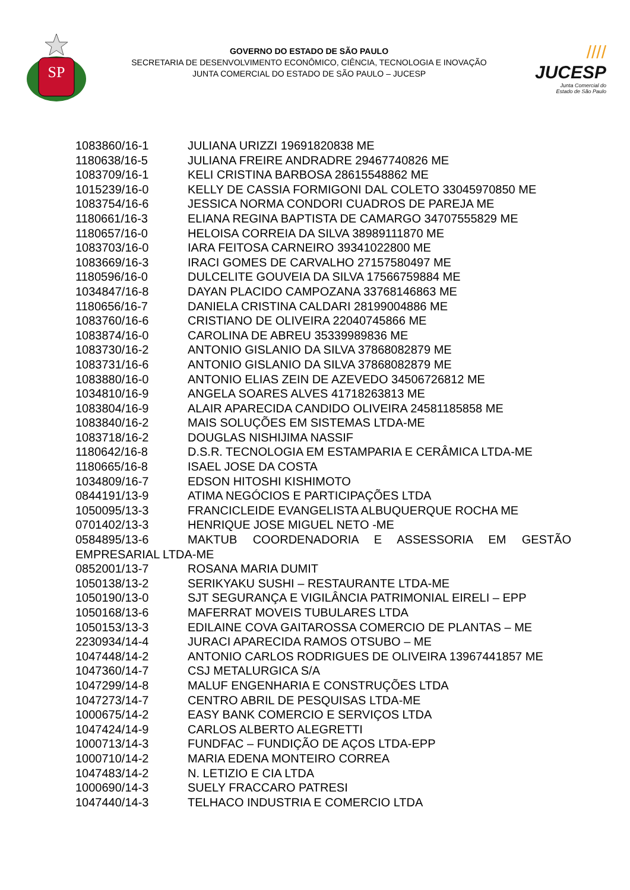SP
GOVERNO DO ESTADO DE SÃO PAULO
SECRETARIA DE DESENVOLVIMENTO ECONÔMICO, CIÊNCIA, TECNOLOGIA E INOVAÇÃO
JUNTA COMERCIAL DO ESTADO DE SÃO PAULO – JUCESP
////
JUCESP
Junta Comercial do
Estado de São Paulo
1083860/16-1 JULIANA URIZZI 19691820838 ME
1180638/16-5 JULIANA FREIRE ANDRADRE 29467740826 ME
1083709/16-1 KELI CRISTINA BARBOSA 28615548862 ME
1015239/16-0 KELLY DE CASSIA FORMIGONI DAL COLETO 33045970850 ME
1083754/16-6 JESSICA NORMA CONDORI CUADROS DE PAREJA ME
1180661/16-3 ELIANA REGINA BAPTISTA DE CAMARGO 34707555829 ME
1180657/16-0 HELOISA CORREIA DA SILVA 38989111870 ME
1083703/16-0 IARA FEITOSA CARNEIRO 39341022800 ME
1083669/16-3 IRACI GOMES DE CARVALHO 27157580497 ME
1180596/16-0 DULCELITE GOUVEIA DA SILVA 17566759884 ME
1034847/16-8 DAYAN PLACIDO CAMPOZANA 33768146863 ME
1180656/16-7 DANIELA CRISTINA CALDARI 28199004886 ME
1083760/16-6 CRISTIANO DE OLIVEIRA 22040745866 ME
1083874/16-0 CAROLINA DE ABREU 35339989836 ME
1083730/16-2 ANTONIO GISLANIO DA SILVA 37868082879 ME
1083731/16-6 ANTONIO GISLANIO DA SILVA 37868082879 ME
1083880/16-0 ANTONIO ELIAS ZEIN DE AZEVEDO 34506726812 ME
1034810/16-9 ANGELA SOARES ALVES 41718263813 ME
1083804/16-9 ALAIR APARECIDA CANDIDO OLIVEIRA 24581185858 ME
1083840/16-2 MAIS SOLUÇÕES EM SISTEMAS LTDA-ME
1083718/16-2 DOUGLAS NISHIJIMA NASSIF
1180642/16-8 D.S.R. TECNOLOGIA EM ESTAMPARIA E CERÂMICA LTDA-ME
1180665/16-8 ISAEL JOSE DA COSTA
1034809/16-7 EDSON HITOSHI KISHIMOTO
0844191/13-9 ATIMA NEGÓCIOS E PARTICIPAÇÕES LTDA
1050095/13-3 FRANCICLEIDE EVANGELISTA ALBUQUERQUE ROCHA ME
0701402/13-3 HENRIQUE JOSE MIGUEL NETO -ME
0584895/13-6 MAKTUB COORDENADORIA E ASSESSORIA EM GESTÃO
EMPRESARIAL LTDA-ME
0852001/13-7 ROSANA MARIA DUMIT
1050138/13-2 SERIKYAKU SUSHI – RESTAURANTE LTDA-ME
1050190/13-0 SJT SEGURANÇA E VIGILÂNCIA PATRIMONIAL EIRELI – EPP
1050168/13-6 MAFERRAT MOVEIS TUBULARES LTDA
1050153/13-3 EDILAINE COVA GAITAROSSA COMERCIO DE PLANTAS – ME
2230934/14-4 JURACI APARECIDA RAMOS OTSUBO – ME
1047448/14-2 ANTONIO CARLOS RODRIGUES DE OLIVEIRA 13967441857 ME
1047360/14-7 CSJ METALURGICA S/A
1047299/14-8 MALUF ENGENHARIA E CONSTRUÇÕES LTDA
1047273/14-7 CENTRO ABRIL DE PESQUISAS LTDA-ME
1000675/14-2 EASY BANK COMERCIO E SERVIÇOS LTDA
1047424/14-9 CARLOS ALBERTO ALEGRETTI
1000713/14-3 FUNDFAC – FUNDIÇÃO DE AÇOS LTDA-EPP
1000710/14-2 MARIA EDENA MONTEIRO CORREA
1047483/14-2 N. LETIZIO E CIA LTDA
1000690/14-3 SUELY FRACCARO PATRESI
1047440/14-3 TELHACO INDUSTRIA E COMERCIO LTDA